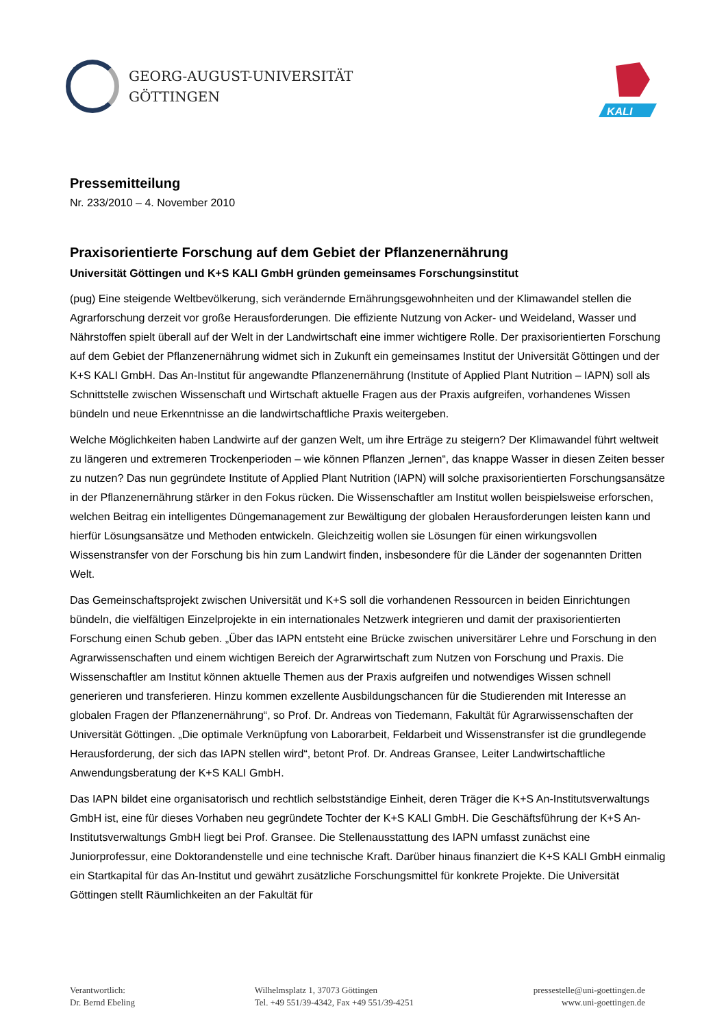GEORG-AUGUST-UNIVERSITÄT
GÖTTINGEN
KALI
Pressemitteilung
Nr. 233/2010 – 4. November 2010
Praxisorientierte Forschung auf dem Gebiet der Pflanzenernährung
Universität Göttingen und K+S KALI GmbH gründen gemeinsames Forschungsinstitut
(pug) Eine steigende Weltbevölkerung, sich verändernde Ernährungsgewohnheiten und der Klimawandel stellen die Agrarforschung derzeit vor große Herausforderungen. Die effiziente Nutzung von Acker- und Weideland, Wasser und Nährstoffen spielt überall auf der Welt in der Landwirtschaft eine immer wichtigere Rolle. Der praxisorientierten Forschung auf dem Gebiet der Pflanzenernährung widmet sich in Zukunft ein gemeinsames Institut der Universität Göttingen und der K+S KALI GmbH. Das An-Institut für angewandte Pflanzenernährung (Institute of Applied Plant Nutrition – IAPN) soll als Schnittstelle zwischen Wissenschaft und Wirtschaft aktuelle Fragen aus der Praxis aufgreifen, vorhandenes Wissen bündeln und neue Erkenntnisse an die landwirtschaftliche Praxis weitergeben.
Welche Möglichkeiten haben Landwirte auf der ganzen Welt, um ihre Erträge zu steigern? Der Klimawandel führt weltweit zu längeren und extremeren Trockenperioden – wie können Pflanzen „lernen“, das knappe Wasser in diesen Zeiten besser zu nutzen? Das nun gegründete Institute of Applied Plant Nutrition (IAPN) will solche praxisorientierten Forschungsansätze in der Pflanzenernährung stärker in den Fokus rücken. Die Wissenschaftler am Institut wollen beispielsweise erforschen, welchen Beitrag ein intelligentes Düngemanagement zur Bewältigung der globalen Herausforderungen leisten kann und hierfür Lösungsansätze und Methoden entwickeln. Gleichzeitig wollen sie Lösungen für einen wirkungsvollen Wissenstransfer von der Forschung bis hin zum Landwirt finden, insbesondere für die Länder der sogenannten Dritten Welt.
Das Gemeinschaftsprojekt zwischen Universität und K+S soll die vorhandenen Ressourcen in beiden Einrichtungen bündeln, die vielfältigen Einzelprojekte in ein internationales Netzwerk integrieren und damit der praxisorientierten Forschung einen Schub geben. „Über das IAPN entsteht eine Brücke zwischen universitärer Lehre und Forschung in den Agrarwissenschaften und einem wichtigen Bereich der Agrarwirtschaft zum Nutzen von Forschung und Praxis. Die Wissenschaftler am Institut können aktuelle Themen aus der Praxis aufgreifen und notwendiges Wissen schnell generieren und transferieren. Hinzu kommen exzellente Ausbildungschancen für die Studierenden mit Interesse an globalen Fragen der Pflanzenernährung“, so Prof. Dr. Andreas von Tiedemann, Fakultät für Agrarwissenschaften der Universität Göttingen. „Die optimale Verknüpfung von Laborarbeit, Feldarbeit und Wissenstransfer ist die grundlegende Herausforderung, der sich das IAPN stellen wird“, betont Prof. Dr. Andreas Gransee, Leiter Landwirtschaftliche Anwendungsberatung der K+S KALI GmbH.
Das IAPN bildet eine organisatorisch und rechtlich selbstständige Einheit, deren Träger die K+S An-Institutsverwaltungs GmbH ist, eine für dieses Vorhaben neu gegründete Tochter der K+S KALI GmbH. Die Geschäftsführung der K+S An-Institutsverwaltungs GmbH liegt bei Prof. Gransee. Die Stellenausstattung des IAPN umfasst zunächst eine Juniorprofessur, eine Doktorandenstelle und eine technische Kraft. Darüber hinaus finanziert die K+S KALI GmbH einmalig ein Startkapital für das An-Institut und gewährt zusätzliche Forschungsmittel für konkrete Projekte. Die Universität Göttingen stellt Räumlichkeiten an der Fakultät für
Verantwortlich:
Dr. Bernd Ebeling
Wilhelmsplatz 1, 37073 Göttingen
Tel. +49 551/39-4342, Fax +49 551/39-4251
pressestelle@uni-goettingen.de
www.uni-goettingen.de